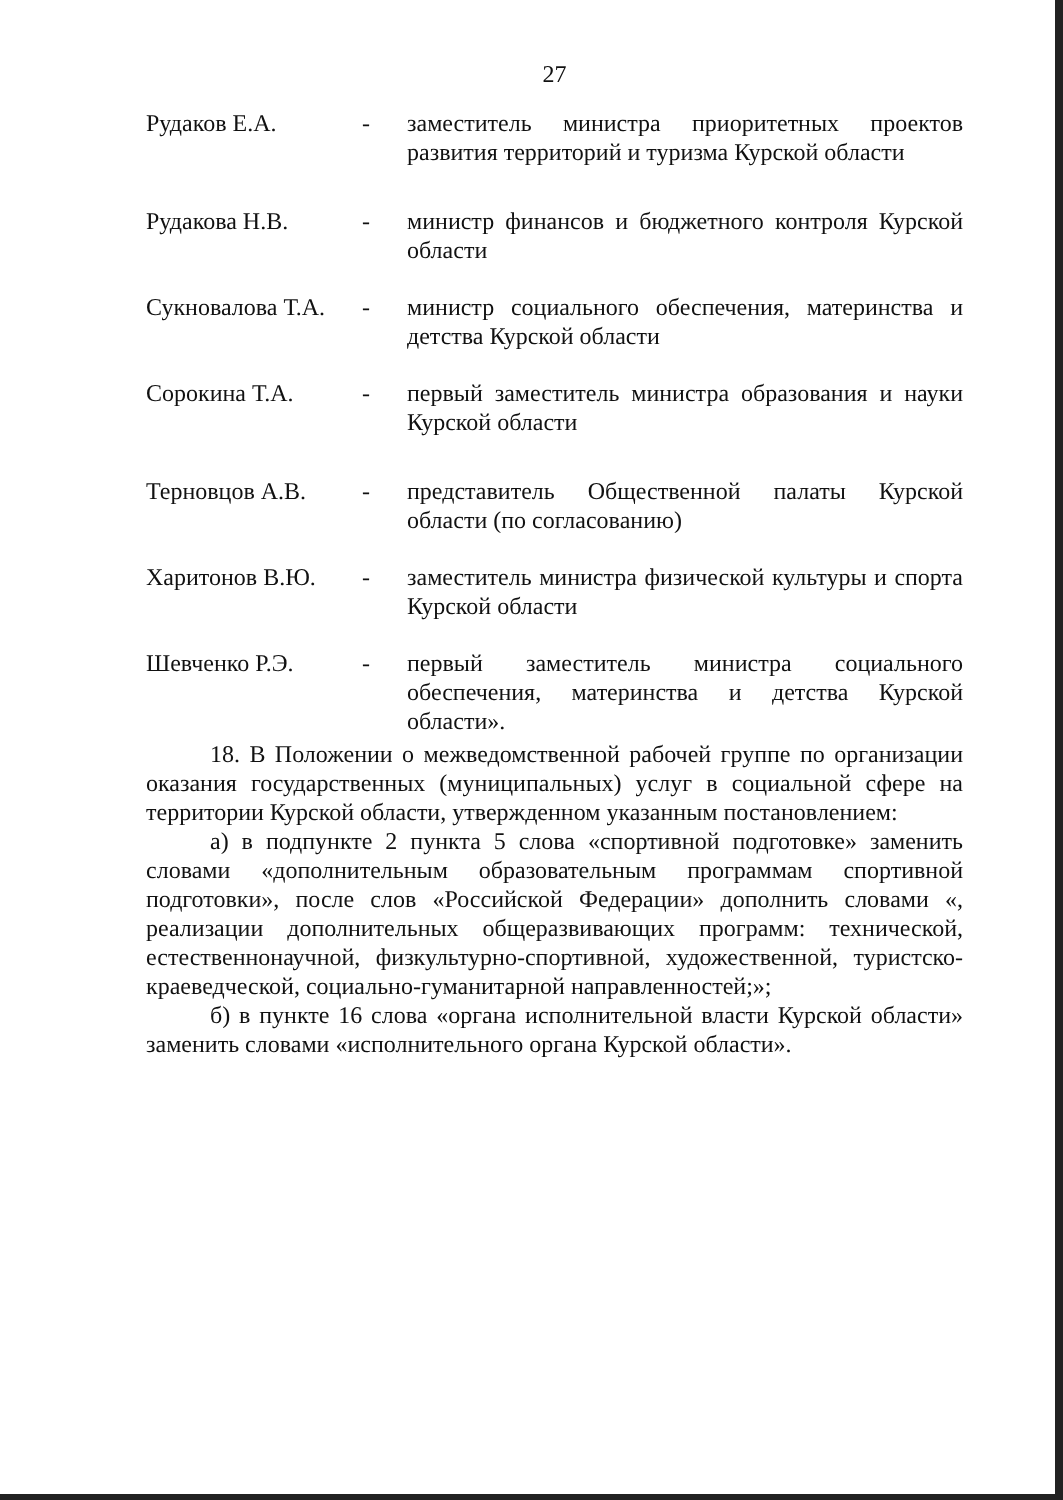27
Рудаков Е.А. - заместитель министра приоритетных проектов развития территорий и туризма Курской области
Рудакова Н.В. - министр финансов и бюджетного контроля Курской области
Сукновалова Т.А.
- министр социального обеспечения, материнства и детства Курской области
Сорокина Т.А. - первый заместитель министра образования и науки Курской области
Терновцов А.В. - представитель Общественной палаты Курской области (по согласованию)
Харитонов В.Ю. - заместитель министра физической культуры и спорта Курской области
Шевченко Р.Э. - первый заместитель министра социального обеспечения, материнства и детства Курской области».
18. В Положении о межведомственной рабочей группе по организации оказания государственных (муниципальных) услуг в социальной сфере на территории Курской области, утвержденном указанным постановлением:
а) в подпункте 2 пункта 5 слова «спортивной подготовке» заменить словами «дополнительным образовательным программам спортивной подготовки», после слов «Российской Федерации» дополнить словами «, реализации дополнительных общеразвивающих программ: технической, естественнонаучной, физкультурно-спортивной, художественной, туристско-краеведческой, социально-гуманитарной направленностей;»;
б) в пункте 16 слова «органа исполнительной власти Курской области» заменить словами «исполнительного органа Курской области».